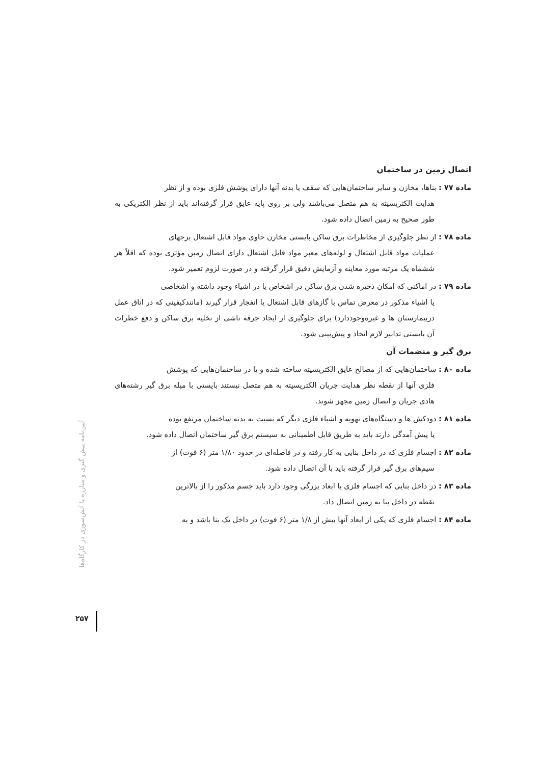اتصال زمین در ساختمان
ماده ۷۷ : بناها، مخازن و سایر ساختمان‌هایی که سقف یا بدنه آنها دارای پوشش فلزی بوده و از نظر
هدایت الکتریسیته به هم متصل می‌باشند ولی بر روی پایه عایق قرار گرفته‌اند باید از نظر الکتریکی به طور صحیح به زمین اتصال داده شود.
ماده ۷۸ : از نظر جلوگیری از مخاطرات برق ساکن بایستی مخازن حاوی مواد قابل اشتعال برجهای
عملیات مواد قابل اشتعال و لوله‌های معبر مواد قابل اشتعال دارای اتصال زمین مؤثری بوده که اقلاً هر ششماه یک مرتبه مورد معاینه و آزمایش دقیق قرار گرفته و در صورت لزوم تعمیر شود.
ماده ۷۹ : در اماکنی که امکان ذخیره شدن برق ساکن در اشخاص یا در اشیاء وجود داشته و اشخاصی
یا اشیاء مذکور در معرض تماس با گازهای قابل اشتعال یا انفجار قرار گیرند (مانندکیفیتی که در اتاق عمل دربیمارستان ها و غیره‌وجوددارد) برای جلوگیری از ایجاد جرقه ناشی از تخلیه برق ساکن و دفع خطرات آن بایستی تدابیر لازم اتخاذ و پیش‌بینی شود.
برق گیر و منضمات آن
ماده ۸۰ : ساختمان‌هایی که از مصالح عایق الکتریسیته ساخته شده و یا در ساختمان‌هایی که پوشش
فلزی آنها از نقطه نظر هدایت جریان الکتریسیته به هم متصل نیستند بایستی با میله برق گیر رشته‌های هادی جریان و اتصال زمین مجهز شوند.
ماده ۸۱ : دودکش ها و دستگاه‌های تهویه و اشیاء فلزی دیگر که نسبت به بدنه ساختمان مرتفع بوده
یا پیش آمدگی دارند باید به طریق قابل اطمینانی به سیستم برق گیر ساختمان اتصال داده شود.
ماده ۸۲ : اجسام فلزی که در داخل بنایی به کار رفته و در فاصله‌ای در حدود ۱/۸۰ متر (۶ فوت) از
سیم‌های برق گیر قرار گرفته باید با آن اتصال داده شود.
ماده ۸۳ : در داخل بنایی که اجسام فلزی با ابعاد بزرگی وجود دارد باید جسم مذکور را از بالاترین
نقطه در داخل بنا به زمین اتصال داد.
ماده ۸۴ : اجسام فلزی که یکی از ابعاد آنها بیش از ۱/۸ متر (۶ فوت) در داخل یک بنا باشد و به
آیین‌نامه پیش گیری و مبارزه با آتش‌سوزی در کارگاه‌ها
۲۵۷